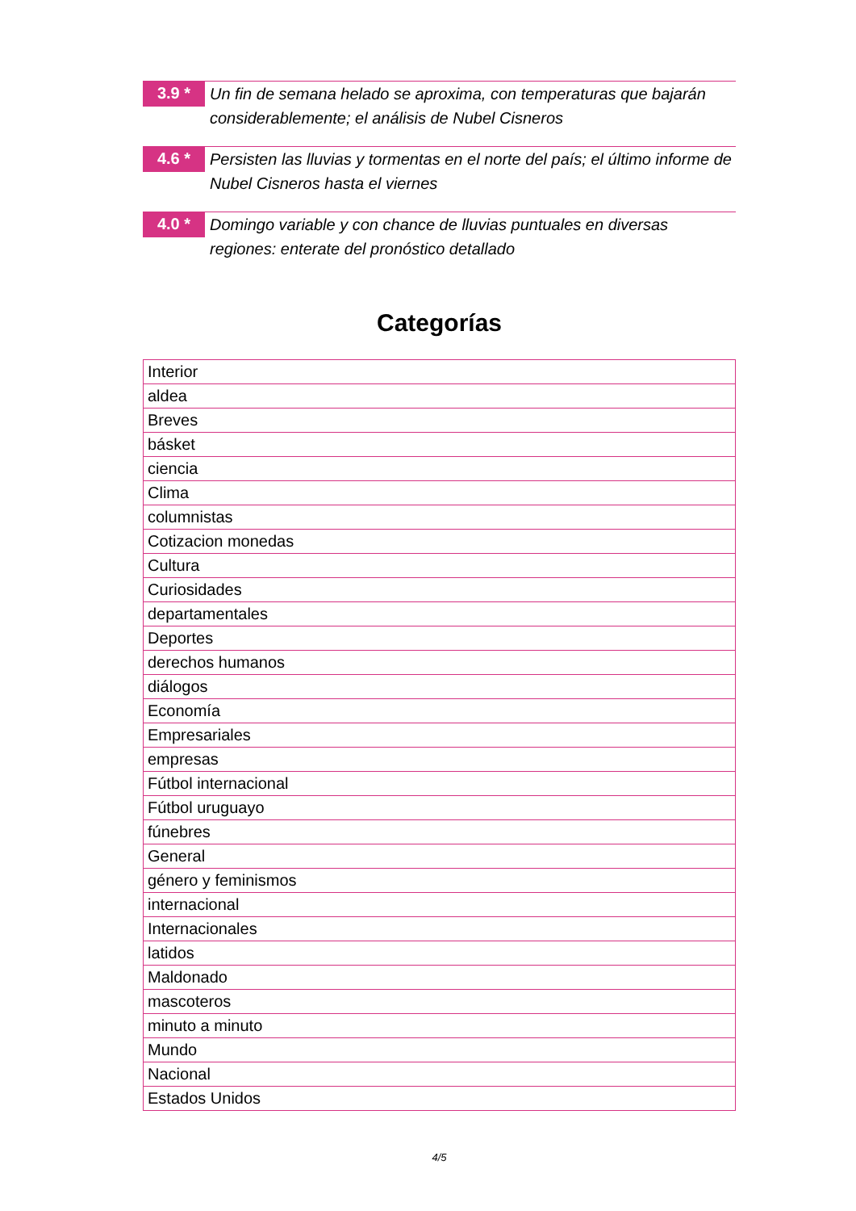3.9 *
Un fin de semana helado se aproxima, con temperaturas que bajarán considerablemente; el análisis de Nubel Cisneros
4.6 *
Persisten las lluvias y tormentas en el norte del país; el último informe de Nubel Cisneros hasta el viernes
4.0 *
Domingo variable y con chance de lluvias puntuales en diversas regiones: enterate del pronóstico detallado
Categorías
| Interior |
| aldea |
| Breves |
| básket |
| ciencia |
| Clima |
| columnistas |
| Cotizacion monedas |
| Cultura |
| Curiosidades |
| departamentales |
| Deportes |
| derechos humanos |
| diálogos |
| Economía |
| Empresariales |
| empresas |
| Fútbol internacional |
| Fútbol uruguayo |
| fúnebres |
| General |
| género y feminismos |
| internacional |
| Internacionales |
| latidos |
| Maldonado |
| mascoteros |
| minuto a minuto |
| Mundo |
| Nacional |
| Estados Unidos |
4/5